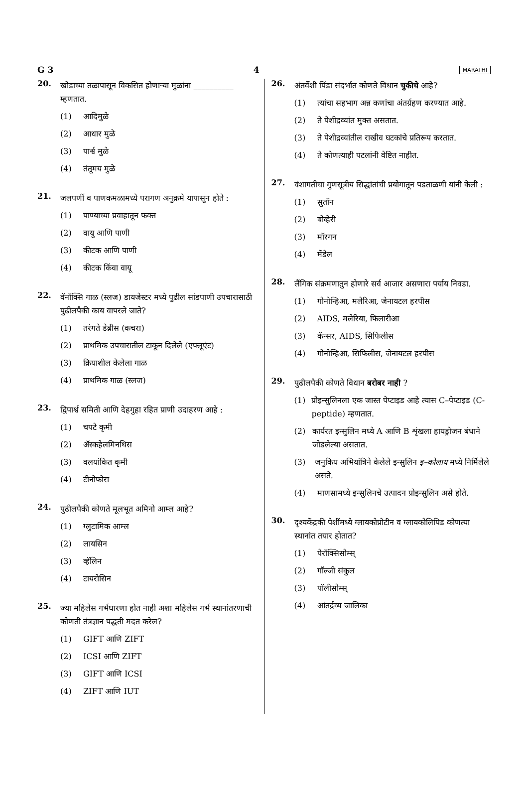G 3 4 MARATHI
20.
खोडाच्या तळापासून विकसित होणाऱ्या मुळांना __________ म्हणतात.
(1) आदिमुळे
(2) आधार मुळे
(3) पार्श्व मुळे
(4) तंतूमय मुळे
21.
जलपर्णी व पाणकमळामध्ये परागण अनुक्रमे यापासून होते :
(1) पाण्याच्या प्रवाहातून फक्त
(2) वायू आणि पाणी
(3) कीटक आणि पाणी
(4) कीटक किंवा वायू
22.
वॅनॉक्सि गाळ (स्लज) डायजेस्टर मध्ये पुढील सांडपाणी उपचारासाठी पुढीलपैकी काय वापरले जाते?
(1) तरंगते डेब्रीस (कचरा)
(2) प्राथमिक उपचारातील टाकून दिलेले (एफ्लूएंट)
(3) क्रियाशील केलेला गाळ
(4) प्राथमिक गाळ (स्लज)
23.
द्विपार्श्व समिती आणि देहगुहा रहित प्राणी उदाहरण आहे :
(1) चपटे कृमी
(2) ॲस्कहेलमिनथिस
(3) वलयांकित कृमी
(4) टीनोफोरा
24.
पुढीलपैकी कोणते मूलभूत अमिनो आम्ल आहे?
(1) ग्लुटामिक आम्ल
(2) लायसिन
(3) व्हॅलिन
(4) टायरोसिन
25.
ज्या महिलेस गर्भधारणा होत नाही अशा महिलेस गर्भ स्थानांतरणाची कोणती तंत्रज्ञान पद्धती मदत करेल?
(1) GIFT आणि ZIFT
(2) ICSI आणि ZIFT
(3) GIFT आणि ICSI
(4) ZIFT आणि IUT
26.
अंतर्वेशी पिंडा संदर्भात कोणते विधान चुकीचे आहे?
(1) त्यांचा सहभाग अन्न कणांचा अंतर्ग्रहण करण्यात आहे.
(2) ते पेशीद्रव्यांत मुक्त असतात.
(3) ते पेशीद्रव्यांतील राखीव घटकांचे प्रतिरूप करतात.
(4) ते कोणत्याही पटलांनी वेष्टित नाहीत.
27.
वंशागतीचा गुणसूत्रीय सिद्धांतांची प्रयोगातून पडताळणी यांनी केली :
(1) सुतॉन
(2) बोव्हेरी
(3) मॉरगन
(4) मेंडेल
28.
लैंगिक संक्रमणातुन होणारे सर्व आजार असणारा पर्याय निवडा.
(1) गोनोन्हिआ, मलेरिआ, जेनायटल हरपीस
(2) AIDS, मलेरिया, फिलारीआ
(3) कॅन्सर, AIDS, सिफिलीस
(4) गोनोन्हिआ, सिफिलीस, जेनायटल हरपीस
29.
पुढीलपैकी कोणते विधान बरोबर नाही ?
(1) प्रोइन्सुलिनला एक जास्त पेप्टाइड आहे त्यास C–पेप्टाइड (C-peptide) म्हणतात.
(2) कार्यरत इन्सुलिन मध्ये A आणि B शृंखला हायड्रोजन बंधाने जोडलेल्या असतात.
(3) जनुकिय अभियांत्रिने केलेले इन्सुलिन इ–कोलाय मध्ये निर्मिलेले असते.
(4) माणसामध्ये इन्सुलिनचे उत्पादन प्रोइन्सुलिन असे होते.
30.
दृश्यकेंद्रकी पेशींमध्ये ग्लायकोप्रोटीन व ग्लायकोलिपिड कोणत्या स्थानांत तयार होतात?
(1) पेरॉक्सिसोम्स्
(2) गॉल्जी संकुल
(3) पॉलीसोम्स्
(4) आंतर्द्रव्य जालिका